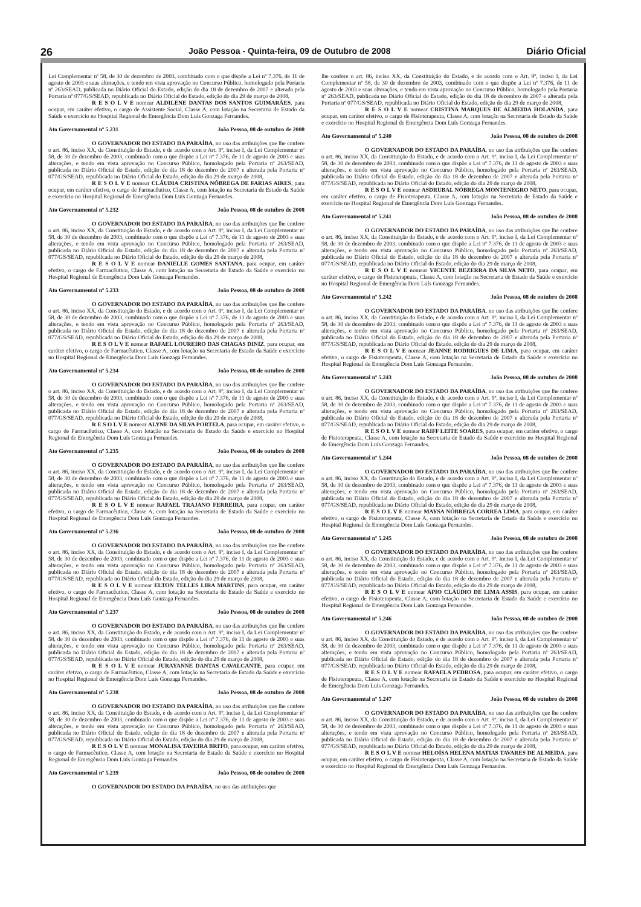26 João Pessoa - Quinta-feira, 09 de Outubro de 2008 Diário Oficial
Lei Complementar nº 58, de 30 de dezembro de 2003, combinado com o que dispõe a Lei nº 7.376, de 11 de agosto de 2003 e suas alterações, e tendo em vista aprovação no Concurso Público, homologado pela Portaria nº 263/SEAD, publicada no Diário Oficial do Estado, edição do dia 18 de dezembro de 2007 e alterada pela Portaria nº 077/GS/SEAD, republicada no Diário Oficial do Estado, edição do dia 29 de março de 2008,
R E S O L V E nomear ALDILENE DANTAS DOS SANTOS GUIMARÃES, para ocupar, em caráter efetivo, o cargo de Assistente Social, Classe A, com lotação na Secretaria de Estado da Saúde e exercício no Hospital Regional de Emergência Dom Luís Gonzaga Fernandes.
Ato Governamental nº 5.231 João Pessoa, 08 de outubro de 2008
O GOVERNADOR DO ESTADO DA PARAÍBA, no uso das atribuições que lhe confere o art. 86, inciso XX, da Constituição do Estado, e de acordo com o Art. 9º, inciso I, da Lei Complementar nº 58, de 30 de dezembro de 2003, combinado com o que dispõe a Lei nº 7.376, de 11 de agosto de 2003 e suas alterações, e tendo em vista aprovação no Concurso Público, homologado pela Portaria nº 263/SEAD, publicada no Diário Oficial do Estado, edição do dia 18 de dezembro de 2007 e alterada pela Portaria nº 077/GS/SEAD, republicada no Diário Oficial do Estado, edição do dia 29 de março de 2008,
R E S O L V E nomear CLÁUDIA CRISTINA NÓBREGA DE FARIAS AIRES, para ocupar, em caráter efetivo, o cargo de Farmacêutico, Classe A, com lotação na Secretaria de Estado da Saúde e exercício no Hospital Regional de Emergência Dom Luís Gonzaga Fernandes.
Ato Governamental nº 5.232 João Pessoa, 08 de outubro de 2008
O GOVERNADOR DO ESTADO DA PARAÍBA, no uso das atribuições que lhe confere o art. 86, inciso XX, da Constituição do Estado, e de acordo com o Art. 9º, inciso I, da Lei Complementar nº 58, de 30 de dezembro de 2003, combinado com o que dispõe a Lei nº 7.376, de 11 de agosto de 2003 e suas alterações, e tendo em vista aprovação no Concurso Público, homologado pela Portaria nº 263/SEAD, publicada no Diário Oficial do Estado, edição do dia 18 de dezembro de 2007 e alterada pela Portaria nº 077/GS/SEAD, republicada no Diário Oficial do Estado, edição do dia 29 de março de 2008,
R E S O L V E nomear DANIELLE GOMES SANTANA, para ocupar, em caráter efetivo, o cargo de Farmacêutico, Classe A, com lotação na Secretaria de Estado da Saúde e exercício no Hospital Regional de Emergência Dom Luís Gonzaga Fernandes.
Ato Governamental nº 5.233 João Pessoa, 08 de outubro de 2008
O GOVERNADOR DO ESTADO DA PARAÍBA, no uso das atribuições que lhe confere o art. 86, inciso XX, da Constituição do Estado, e de acordo com o Art. 9º, inciso I, da Lei Complementar nº 58, de 30 de dezembro de 2003, combinado com o que dispõe a Lei nº 7.376, de 11 de agosto de 2003 e suas alterações, e tendo em vista aprovação no Concurso Público, homologado pela Portaria nº 263/SEAD, publicada no Diário Oficial do Estado, edição do dia 18 de dezembro de 2007 e alterada pela Portaria nº 077/GS/SEAD, republicada no Diário Oficial do Estado, edição do dia 29 de março de 2008,
R E S O L V E nomear RAFAEL LOUREIRO DAS CHAGAS DINIZ, para ocupar, em caráter efetivo, o cargo de Farmacêutico, Classe A, com lotação na Secretaria de Estado da Saúde e exercício no Hospital Regional de Emergência Dom Luís Gonzaga Fernandes.
Ato Governamental nº 5.234 João Pessoa, 08 de outubro de 2008
O GOVERNADOR DO ESTADO DA PARAÍBA, no uso das atribuições que lhe confere o art. 86, inciso XX, da Constituição do Estado, e de acordo com o Art. 9º, inciso I, da Lei Complementar nº 58, de 30 de dezembro de 2003, combinado com o que dispõe a Lei nº 7.376, de 11 de agosto de 2003 e suas alterações, e tendo em vista aprovação no Concurso Público, homologado pela Portaria nº 263/SEAD, publicada no Diário Oficial do Estado, edição do dia 18 de dezembro de 2007 e alterada pela Portaria nº 077/GS/SEAD, republicada no Diário Oficial do Estado, edição do dia 29 de março de 2008,
R E S O L V E nomear ALYNE DA SILVA PORTELA, para ocupar, em caráter efetivo, o cargo de Farmacêutico, Classe A, com lotação na Secretaria de Estado da Saúde e exercício no Hospital Regional de Emergência Dom Luís Gonzaga Fernandes.
Ato Governamental nº 5.235 João Pessoa, 08 de outubro de 2008
O GOVERNADOR DO ESTADO DA PARAÍBA, no uso das atribuições que lhe confere o art. 86, inciso XX, da Constituição do Estado, e de acordo com o Art. 9º, inciso I, da Lei Complementar nº 58, de 30 de dezembro de 2003, combinado com o que dispõe a Lei nº 7.376, de 11 de agosto de 2003 e suas alterações, e tendo em vista aprovação no Concurso Público, homologado pela Portaria nº 263/SEAD, publicada no Diário Oficial do Estado, edição do dia 18 de dezembro de 2007 e alterada pela Portaria nº 077/GS/SEAD, republicada no Diário Oficial do Estado, edição do dia 29 de março de 2008,
R E S O L V E nomear RAFAEL TRAJANO FERREIRA, para ocupar, em caráter efetivo, o cargo de Farmacêutico, Classe A, com lotação na Secretaria de Estado da Saúde e exercício no Hospital Regional de Emergência Dom Luís Gonzaga Fernandes.
Ato Governamental nº 5.236 João Pessoa, 08 de outubro de 2008
O GOVERNADOR DO ESTADO DA PARAÍBA, no uso das atribuições que lhe confere o art. 86, inciso XX, da Constituição do Estado, e de acordo com o Art. 9º, inciso I, da Lei Complementar nº 58, de 30 de dezembro de 2003, combinado com o que dispõe a Lei nº 7.376, de 11 de agosto de 2003 e suas alterações, e tendo em vista aprovação no Concurso Público, homologado pela Portaria nº 263/SEAD, publicada no Diário Oficial do Estado, edição do dia 18 de dezembro de 2007 e alterada pela Portaria nº 077/GS/SEAD, republicada no Diário Oficial do Estado, edição do dia 29 de março de 2008,
R E S O L V E nomear ELTON TELLES LIRA MARTINS, para ocupar, em caráter efetivo, o cargo de Farmacêutico, Classe A, com lotação na Secretaria de Estado da Saúde e exercício no Hospital Regional de Emergência Dom Luís Gonzaga Fernandes.
Ato Governamental nº 5.237 João Pessoa, 08 de outubro de 2008
O GOVERNADOR DO ESTADO DA PARAÍBA, no uso das atribuições que lhe confere o art. 86, inciso XX, da Constituição do Estado, e de acordo com o Art. 9º, inciso I, da Lei Complementar nº 58, de 30 de dezembro de 2003, combinado com o que dispõe a Lei nº 7.376, de 11 de agosto de 2003 e suas alterações, e tendo em vista aprovação no Concurso Público, homologado pela Portaria nº 263/SEAD, publicada no Diário Oficial do Estado, edição do dia 18 de dezembro de 2007 e alterada pela Portaria nº 077/GS/SEAD, republicada no Diário Oficial do Estado, edição do dia 29 de março de 2008,
R E S O L V E nomear JURAYANNE DANTAS CAVALCANTE, para ocupar, em caráter efetivo, o cargo de Farmacêutico, Classe A, com lotação na Secretaria de Estado da Saúde e exercício no Hospital Regional de Emergência Dom Luís Gonzaga Fernandes.
Ato Governamental nº 5.238 João Pessoa, 08 de outubro de 2008
O GOVERNADOR DO ESTADO DA PARAÍBA, no uso das atribuições que lhe confere o art. 86, inciso XX, da Constituição do Estado, e de acordo com o Art. 9º, inciso I, da Lei Complementar nº 58, de 30 de dezembro de 2003, combinado com o que dispõe a Lei nº 7.376, de 11 de agosto de 2003 e suas alterações, e tendo em vista aprovação no Concurso Público, homologado pela Portaria nº 263/SEAD, publicada no Diário Oficial do Estado, edição do dia 18 de dezembro de 2007 e alterada pela Portaria nº 077/GS/SEAD, republicada no Diário Oficial do Estado, edição do dia 29 de março de 2008,
R E S O L V E nomear MONALISA TAVEIRA BRITO, para ocupar, em caráter efetivo, o cargo de Farmacêutico, Classe A, com lotação na Secretaria de Estado da Saúde e exercício no Hospital Regional de Emergência Dom Luís Gonzaga Fernandes.
Ato Governamental nº 5.239 João Pessoa, 08 de outubro de 2008
O GOVERNADOR DO ESTADO DA PARAÍBA, no uso das atribuições que
lhe confere o art. 86, inciso XX, da Constituição do Estado, e de acordo com o Art. 9º, inciso I, da Lei Complementar nº 58, de 30 de dezembro de 2003, combinado com o que dispõe a Lei nº 7.376, de 11 de agosto de 2003 e suas alterações, e tendo em vista aprovação no Concurso Público, homologado pela Portaria nº 263/SEAD, publicada no Diário Oficial do Estado, edição do dia 18 de dezembro de 2007 e alterada pela Portaria nº 077/GS/SEAD, republicada no Diário Oficial do Estado, edição do dia 29 de março de 2008,
R E S O L V E nomear CRISTINA MARQUES DE ALMEIDA HOLANDA, para ocupar, em caráter efetivo, o cargo de Fisioterapeuta, Classe A, com lotação na Secretaria de Estado da Saúde e exercício no Hospital Regional de Emergência Dom Luís Gonzaga Fernandes.
Ato Governamental nº 5.240 João Pessoa, 08 de outubro de 2008
O GOVERNADOR DO ESTADO DA PARAÍBA, no uso das atribuições que lhe confere o art. 86, inciso XX, da Constituição do Estado, e de acordo com o Art. 9º, inciso I, da Lei Complementar nº 58, de 30 de dezembro de 2003, combinado com o que dispõe a Lei nº 7.376, de 11 de agosto de 2003 e suas alterações, e tendo em vista aprovação no Concurso Público, homologado pela Portaria nº 263/SEAD, publicada no Diário Oficial do Estado, edição do dia 18 de dezembro de 2007 e alterada pela Portaria nº 077/GS/SEAD, republicada no Diário Oficial do Estado, edição do dia 29 de março de 2008,
R E S O L V E nomear ASDRUBAL NÓBREGA MONTENEGRO NETO, para ocupar, em caráter efetivo, o cargo de Fisioterapeuta, Classe A, com lotação na Secretaria de Estado da Saúde e exercício no Hospital Regional de Emergência Dom Luís Gonzaga Fernandes.
Ato Governamental nº 5.241 João Pessoa, 08 de outubro de 2008
O GOVERNADOR DO ESTADO DA PARAÍBA, no uso das atribuições que lhe confere o art. 86, inciso XX, da Constituição do Estado, e de acordo com o Art. 9º, inciso I, da Lei Complementar nº 58, de 30 de dezembro de 2003, combinado com o que dispõe a Lei nº 7.376, de 11 de agosto de 2003 e suas alterações, e tendo em vista aprovação no Concurso Público, homologado pela Portaria nº 263/SEAD, publicada no Diário Oficial do Estado, edição do dia 18 de dezembro de 2007 e alterada pela Portaria nº 077/GS/SEAD, republicada no Diário Oficial do Estado, edição do dia 29 de março de 2008,
R E S O L V E nomear VICENTE BEZERRA DA SILVA NETO, para ocupar, em caráter efetivo, o cargo de Fisioterapeuta, Classe A, com lotação na Secretaria de Estado da Saúde e exercício no Hospital Regional de Emergência Dom Luís Gonzaga Fernandes.
Ato Governamental nº 5.242 João Pessoa, 08 de outubro de 2008
O GOVERNADOR DO ESTADO DA PARAÍBA, no uso das atribuições que lhe confere o art. 86, inciso XX, da Constituição do Estado, e de acordo com o Art. 9º, inciso I, da Lei Complementar nº 58, de 30 de dezembro de 2003, combinado com o que dispõe a Lei nº 7.376, de 11 de agosto de 2003 e suas alterações, e tendo em vista aprovação no Concurso Público, homologado pela Portaria nº 263/SEAD, publicada no Diário Oficial do Estado, edição do dia 18 de dezembro de 2007 e alterada pela Portaria nº 077/GS/SEAD, republicada no Diário Oficial do Estado, edição do dia 29 de março de 2008,
R E S O L V E nomear JEANNE RODRIGUES DE LIMA, para ocupar, em caráter efetivo, o cargo de Fisioterapeuta, Classe A, com lotação na Secretaria de Estado da Saúde e exercício no Hospital Regional de Emergência Dom Luís Gonzaga Fernandes.
Ato Governamental nº 5.243 João Pessoa, 08 de outubro de 2008
O GOVERNADOR DO ESTADO DA PARAÍBA, no uso das atribuições que lhe confere o art. 86, inciso XX, da Constituição do Estado, e de acordo com o Art. 9º, inciso I, da Lei Complementar nº 58, de 30 de dezembro de 2003, combinado com o que dispõe a Lei nº 7.376, de 11 de agosto de 2003 e suas alterações, e tendo em vista aprovação no Concurso Público, homologado pela Portaria nº 263/SEAD, publicada no Diário Oficial do Estado, edição do dia 18 de dezembro de 2007 e alterada pela Portaria nº 077/GS/SEAD, republicada no Diário Oficial do Estado, edição do dia 29 de março de 2008,
R E S O L V E nomear RAIFF LEITE SOARES, para ocupar, em caráter efetivo, o cargo de Fisioterapeuta, Classe A, com lotação na Secretaria de Estado da Saúde e exercício no Hospital Regional de Emergência Dom Luís Gonzaga Fernandes.
Ato Governamental nº 5.244 João Pessoa, 08 de outubro de 2008
O GOVERNADOR DO ESTADO DA PARAÍBA, no uso das atribuições que lhe confere o art. 86, inciso XX, da Constituição do Estado, e de acordo com o Art. 9º, inciso I, da Lei Complementar nº 58, de 30 de dezembro de 2003, combinado com o que dispõe a Lei nº 7.376, de 11 de agosto de 2003 e suas alterações, e tendo em vista aprovação no Concurso Público, homologado pela Portaria nº 263/SEAD, publicada no Diário Oficial do Estado, edição do dia 18 de dezembro de 2007 e alterada pela Portaria nº 077/GS/SEAD, republicada no Diário Oficial do Estado, edição do dia 29 de março de 2008,
R E S O L V E nomear MAYSA NÓBREGA CORREA LIMA, para ocupar, em caráter efetivo, o cargo de Fisioterapeuta, Classe A, com lotação na Secretaria de Estado da Saúde e exercício no Hospital Regional de Emergência Dom Luís Gonzaga Fernandes.
Ato Governamental nº 5.245 João Pessoa, 08 de outubro de 2008
O GOVERNADOR DO ESTADO DA PARAÍBA, no uso das atribuições que lhe confere o art. 86, inciso XX, da Constituição do Estado, e de acordo com o Art. 9º, inciso I, da Lei Complementar nº 58, de 30 de dezembro de 2003, combinado com o que dispõe a Lei nº 7.376, de 11 de agosto de 2003 e suas alterações, e tendo em vista aprovação no Concurso Público, homologado pela Portaria nº 263/SEAD, publicada no Diário Oficial do Estado, edição do dia 18 de dezembro de 2007 e alterada pela Portaria nº 077/GS/SEAD, republicada no Diário Oficial do Estado, edição do dia 29 de março de 2008,
R E S O L V E nomear APIO CLÁUDIO DE LIMA ASSIS, para ocupar, em caráter efetivo, o cargo de Fisioterapeuta, Classe A, com lotação na Secretaria de Estado da Saúde e exercício no Hospital Regional de Emergência Dom Luís Gonzaga Fernandes.
Ato Governamental nº 5.246 João Pessoa, 08 de outubro de 2008
O GOVERNADOR DO ESTADO DA PARAÍBA, no uso das atribuições que lhe confere o art. 86, inciso XX, da Constituição do Estado, e de acordo com o Art. 9º, inciso I, da Lei Complementar nº 58, de 30 de dezembro de 2003, combinado com o que dispõe a Lei nº 7.376, de 11 de agosto de 2003 e suas alterações, e tendo em vista aprovação no Concurso Público, homologado pela Portaria nº 263/SEAD, publicada no Diário Oficial do Estado, edição do dia 18 de dezembro de 2007 e alterada pela Portaria nº 077/GS/SEAD, republicada no Diário Oficial do Estado, edição do dia 29 de março de 2008,
R E S O L V E nomear RAFAELA PEDROSA, para ocupar, em caráter efetivo, o cargo de Fisioterapeuta, Classe A, com lotação na Secretaria de Estado da Saúde e exercício no Hospital Regional de Emergência Dom Luís Gonzaga Fernandes.
Ato Governamental nº 5.247 João Pessoa, 08 de outubro de 2008
O GOVERNADOR DO ESTADO DA PARAÍBA, no uso das atribuições que lhe confere o art. 86, inciso XX, da Constituição do Estado, e de acordo com o Art. 9º, inciso I, da Lei Complementar nº 58, de 30 de dezembro de 2003, combinado com o que dispõe a Lei nº 7.376, de 11 de agosto de 2003 e suas alterações, e tendo em vista aprovação no Concurso Público, homologado pela Portaria nº 263/SEAD, publicada no Diário Oficial do Estado, edição do dia 18 de dezembro de 2007 e alterada pela Portaria nº 077/GS/SEAD, republicada no Diário Oficial do Estado, edição do dia 29 de março de 2008,
R E S O L V E nomear HELOÍSA HELENA MATIAS TAVARES DE ALMEIDA, para ocupar, em caráter efetivo, o cargo de Fisioterapeuta, Classe A, com lotação na Secretaria de Estado da Saúde e exercício no Hospital Regional de Emergência Dom Luís Gonzaga Fernandes.